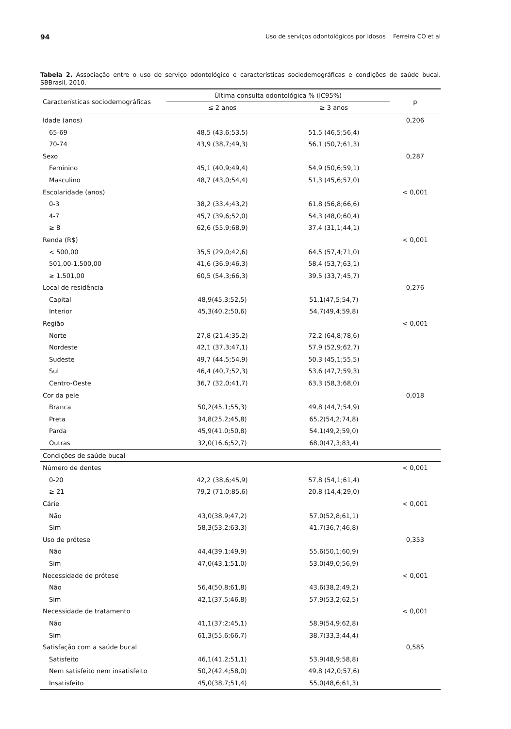94 Uso de serviços odontológicos por idosos Ferreira CO et al
Tabela 2. Associação entre o uso de serviço odontológico e características sociodemográficas e condições de saúde bucal. SBBrasil, 2010.
| Características sociodemográficas | Última consulta odontológica % (IC95%) | | p |
| --- | --- | --- | --- |
| | ≤ 2 anos | ≥ 3 anos | |
| Idade (anos) | | | 0,206 |
| 65-69 | 48,5 (43,6;53,5) | 51,5 (46,5;56,4) | |
| 70-74 | 43,9 (38,7;49,3) | 56,1 (50,7;61,3) | |
| Sexo | | | 0,287 |
| Feminino | 45,1 (40,9;49,4) | 54,9 (50,6;59,1) | |
| Masculino | 48,7 (43,0;54,4) | 51,3 (45,6;57,0) | |
| Escolaridade (anos) | | | < 0,001 |
| 0-3 | 38,2 (33,4;43,2) | 61,8 (56,8;66,6) | |
| 4-7 | 45,7 (39,6;52,0) | 54,3 (48,0;60,4) | |
| ≥ 8 | 62,6 (55,9;68,9) | 37,4 (31,1;44,1) | |
| Renda (R$) | | | < 0,001 |
| < 500,00 | 35,5 (29,0;42,6) | 64,5 (57,4;71,0) | |
| 501,00-1.500,00 | 41,6 (36,9;46,3) | 58,4 (53,7;63,1) | |
| ≥ 1.501,00 | 60,5 (54,3;66,3) | 39,5 (33,7;45,7) | |
| Local de residência | | | 0,276 |
| Capital | 48,9(45,3;52,5) | 51,1(47,5;54,7) | |
| Interior | 45,3(40,2;50,6) | 54,7(49,4;59,8) | |
| Região | | | < 0,001 |
| Norte | 27,8 (21,4;35,2) | 72,2 (64,8;78,6) | |
| Nordeste | 42,1 (37,3;47,1) | 57,9 (52,9;62,7) | |
| Sudeste | 49,7 (44,5;54,9) | 50,3 (45,1;55,5) | |
| Sul | 46,4 (40,7;52,3) | 53,6 (47,7;59,3) | |
| Centro-Oeste | 36,7 (32,0;41,7) | 63,3 (58,3;68,0) | |
| Cor da pele | | | 0,018 |
| Branca | 50,2(45,1;55,3) | 49,8 (44,7;54,9) | |
| Preta | 34,8(25,2;45,8) | 65,2(54,2;74,8) | |
| Parda | 45,9(41,0;50,8) | 54,1(49,2;59,0) | |
| Outras | 32,0(16,6;52,7) | 68,0(47,3;83,4) | |
| Condições de saúde bucal | | | |
| Número de dentes | | | < 0,001 |
| 0-20 | 42,2 (38,6;45,9) | 57,8 (54,1;61,4) | |
| ≥ 21 | 79,2 (71,0;85,6) | 20,8 (14,4;29,0) | |
| Cárie | | | < 0,001 |
| Não | 43,0(38,9;47,2) | 57,0(52,8;61,1) | |
| Sim | 58,3(53,2;63,3) | 41,7(36,7;46,8) | |
| Uso de prótese | | | 0,353 |
| Não | 44,4(39,1;49,9) | 55,6(50,1;60,9) | |
| Sim | 47,0(43,1;51,0) | 53,0(49,0;56,9) | |
| Necessidade de prótese | | | < 0,001 |
| Não | 56,4(50,8;61,8) | 43,6(38,2;49,2) | |
| Sim | 42,1(37,5;46,8) | 57,9(53,2;62,5) | |
| Necessidade de tratamento | | | < 0,001 |
| Não | 41,1(37;2;45,1) | 58,9(54,9;62,8) | |
| Sim | 61,3(55,6;66,7) | 38,7(33,3;44,4) | |
| Satisfação com a saúde bucal | | | 0,585 |
| Satisfeito | 46,1(41,2;51,1) | 53,9(48,9;58,8) | |
| Nem satisfeito nem insatisfeito | 50,2(42,4;58,0) | 49,8 (42,0;57,6) | |
| Insatisfeito | 45,0(38,7;51,4) | 55,0(48,6;61,3) | |